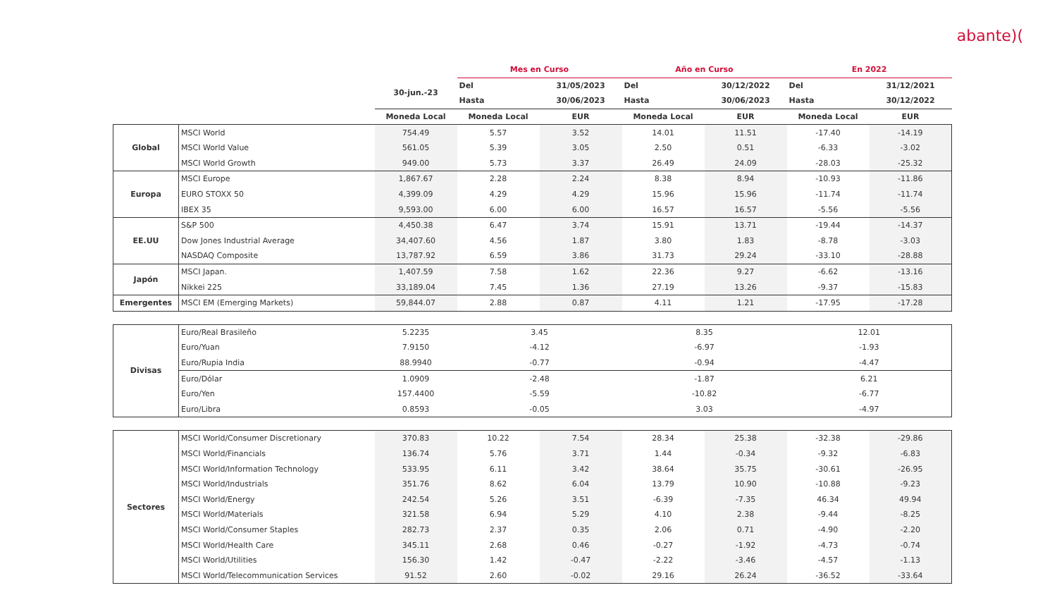abante)(
| | | | Mes en Curso | | Año en Curso | | En 2022 | |
| --- | --- | --- | --- | --- | --- | --- | --- | --- |
| | | 30-jun.-23 | Del | 31/05/2023 | Del | 30/12/2022 | Del | 31/12/2021 |
| | | | Hasta | 30/06/2023 | Hasta | 30/06/2023 | Hasta | 30/12/2022 |
| | | Moneda Local | Moneda Local | EUR | Moneda Local | EUR | Moneda Local | EUR |
| Global | MSCI World | 754.49 | 5.57 | 3.52 | 14.01 | 11.51 | -17.40 | -14.19 |
| | MSCI World Value | 561.05 | 5.39 | 3.05 | 2.50 | 0.51 | -6.33 | -3.02 |
| | MSCI World Growth | 949.00 | 5.73 | 3.37 | 26.49 | 24.09 | -28.03 | -25.32 |
| Europa | MSCI Europe | 1,867.67 | 2.28 | 2.24 | 8.38 | 8.94 | -10.93 | -11.86 |
| | EURO STOXX 50 | 4,399.09 | 4.29 | 4.29 | 15.96 | 15.96 | -11.74 | -11.74 |
| | IBEX 35 | 9,593.00 | 6.00 | 6.00 | 16.57 | 16.57 | -5.56 | -5.56 |
| EE.UU | S&P 500 | 4,450.38 | 6.47 | 3.74 | 15.91 | 13.71 | -19.44 | -14.37 |
| | Dow Jones Industrial Average | 34,407.60 | 4.56 | 1.87 | 3.80 | 1.83 | -8.78 | -3.03 |
| | NASDAQ Composite | 13,787.92 | 6.59 | 3.86 | 31.73 | 29.24 | -33.10 | -28.88 |
| Japón | MSCI Japan. | 1,407.59 | 7.58 | 1.62 | 22.36 | 9.27 | -6.62 | -13.16 |
| | Nikkei 225 | 33,189.04 | 7.45 | 1.36 | 27.19 | 13.26 | -9.37 | -15.83 |
| Emergentes | MSCI EM (Emerging Markets) | 59,844.07 | 2.88 | 0.87 | 4.11 | 1.21 | -17.95 | -17.28 |
| Divisas | Euro/Real Brasileño | 5.2235 | 3.45 | | 8.35 | | 12.01 | |
| | Euro/Yuan | 7.9150 | -4.12 | | -6.97 | | -1.93 | |
| | Euro/Rupia India | 88.9940 | -0.77 | | -0.94 | | -4.47 | |
| | Euro/Dólar | 1.0909 | -2.48 | | -1.87 | | 6.21 | |
| | Euro/Yen | 157.4400 | -5.59 | | -10.82 | | -6.77 | |
| | Euro/Libra | 0.8593 | -0.05 | | 3.03 | | -4.97 | |
| Sectores | MSCI World/Consumer Discretionary | 370.83 | 10.22 | 7.54 | 28.34 | 25.38 | -32.38 | -29.86 |
| | MSCI World/Financials | 136.74 | 5.76 | 3.71 | 1.44 | -0.34 | -9.32 | -6.83 |
| | MSCI World/Information Technology | 533.95 | 6.11 | 3.42 | 38.64 | 35.75 | -30.61 | -26.95 |
| | MSCI World/Industrials | 351.76 | 8.62 | 6.04 | 13.79 | 10.90 | -10.88 | -9.23 |
| | MSCI World/Energy | 242.54 | 5.26 | 3.51 | -6.39 | -7.35 | 46.34 | 49.94 |
| | MSCI World/Materials | 321.58 | 6.94 | 5.29 | 4.10 | 2.38 | -9.44 | -8.25 |
| | MSCI World/Consumer Staples | 282.73 | 2.37 | 0.35 | 2.06 | 0.71 | -4.90 | -2.20 |
| | MSCI World/Health Care | 345.11 | 2.68 | 0.46 | -0.27 | -1.92 | -4.73 | -0.74 |
| | MSCI World/Utilities | 156.30 | 1.42 | -0.47 | -2.22 | -3.46 | -4.57 | -1.13 |
| | MSCI World/Telecommunication Services | 91.52 | 2.60 | -0.02 | 29.16 | 26.24 | -36.52 | -33.64 |